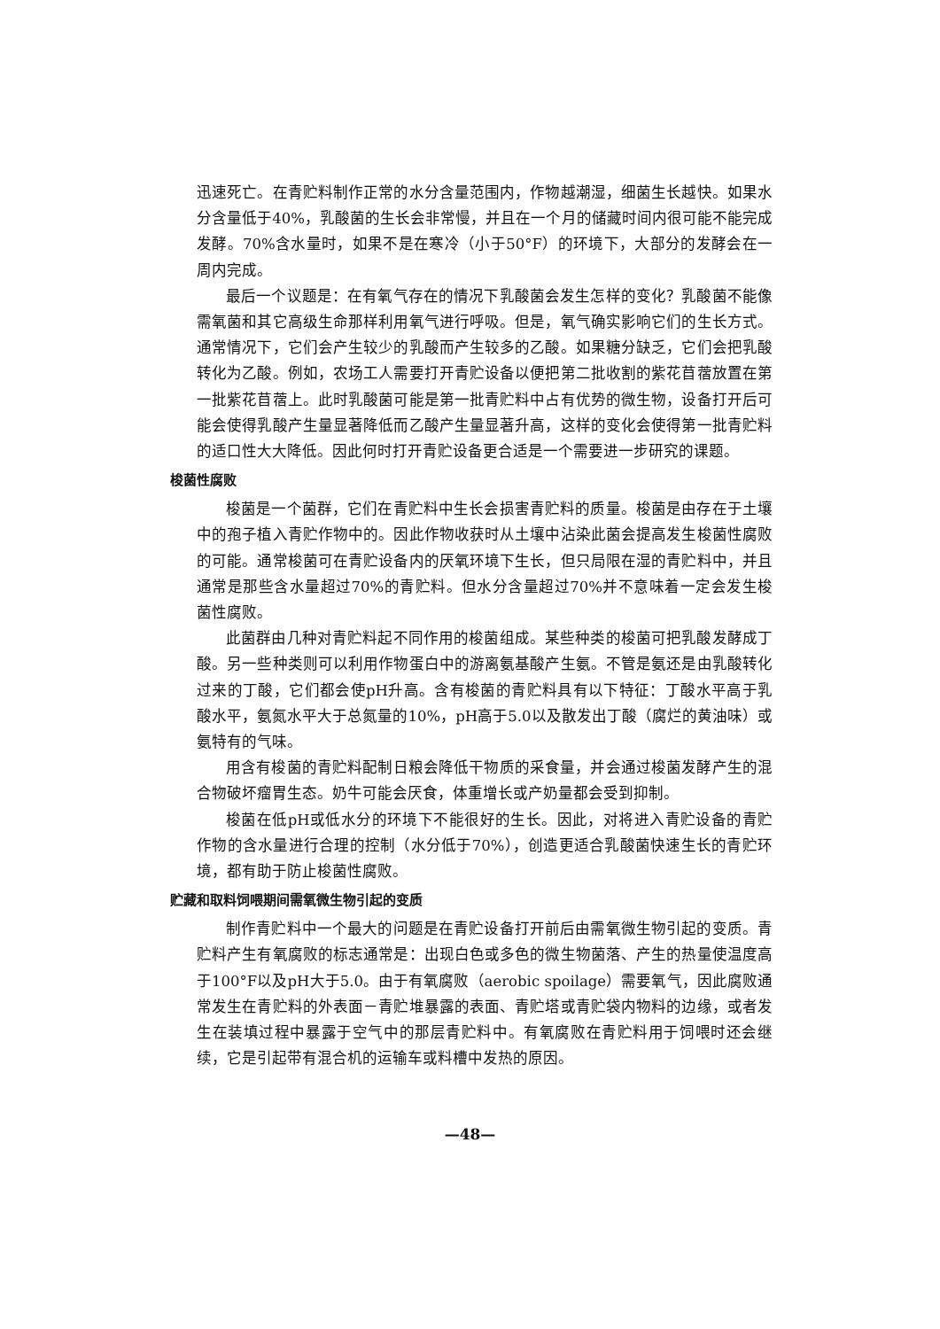迅速死亡。在青贮料制作正常的水分含量范围内，作物越潮湿，细菌生长越快。如果水分含量低于40%，乳酸菌的生长会非常慢，并且在一个月的储藏时间内很可能不能完成发酵。70%含水量时，如果不是在寒冷（小于50°F）的环境下，大部分的发酵会在一周内完成。
最后一个议题是：在有氧气存在的情况下乳酸菌会发生怎样的变化？乳酸菌不能像需氧菌和其它高级生命那样利用氧气进行呼吸。但是，氧气确实影响它们的生长方式。通常情况下，它们会产生较少的乳酸而产生较多的乙酸。如果糖分缺乏，它们会把乳酸转化为乙酸。例如，农场工人需要打开青贮设备以便把第二批收割的紫花苜蓿放置在第一批紫花苜蓿上。此时乳酸菌可能是第一批青贮料中占有优势的微生物，设备打开后可能会使得乳酸产生量显著降低而乙酸产生量显著升高，这样的变化会使得第一批青贮料的适口性大大降低。因此何时打开青贮设备更合适是一个需要进一步研究的课题。
梭菌性腐败
梭菌是一个菌群，它们在青贮料中生长会损害青贮料的质量。梭菌是由存在于土壤中的孢子植入青贮作物中的。因此作物收获时从土壤中沾染此菌会提高发生梭菌性腐败的可能。通常梭菌可在青贮设备内的厌氧环境下生长，但只局限在湿的青贮料中，并且通常是那些含水量超过70%的青贮料。但水分含量超过70%并不意味着一定会发生梭菌性腐败。
此菌群由几种对青贮料起不同作用的梭菌组成。某些种类的梭菌可把乳酸发酵成丁酸。另一些种类则可以利用作物蛋白中的游离氨基酸产生氨。不管是氨还是由乳酸转化过来的丁酸，它们都会使pH升高。含有梭菌的青贮料具有以下特征：丁酸水平高于乳酸水平，氨氮水平大于总氮量的10%，pH高于5.0以及散发出丁酸（腐烂的黄油味）或氨特有的气味。
用含有梭菌的青贮料配制日粮会降低干物质的采食量，并会通过梭菌发酵产生的混合物破坏瘤胃生态。奶牛可能会厌食，体重增长或产奶量都会受到抑制。
梭菌在低pH或低水分的环境下不能很好的生长。因此，对将进入青贮设备的青贮作物的含水量进行合理的控制（水分低于70%），创造更适合乳酸菌快速生长的青贮环境，都有助于防止梭菌性腐败。
贮藏和取料饲喂期间需氧微生物引起的变质
制作青贮料中一个最大的问题是在青贮设备打开前后由需氧微生物引起的变质。青贮料产生有氧腐败的标志通常是：出现白色或多色的微生物菌落、产生的热量使温度高于100°F以及pH大于5.0。由于有氧腐败（aerobic spoilage）需要氧气，因此腐败通常发生在青贮料的外表面－青贮堆暴露的表面、青贮塔或青贮袋内物料的边缘，或者发生在装填过程中暴露于空气中的那层青贮料中。有氧腐败在青贮料用于饲喂时还会继续，它是引起带有混合机的运输车或料槽中发热的原因。
—48—